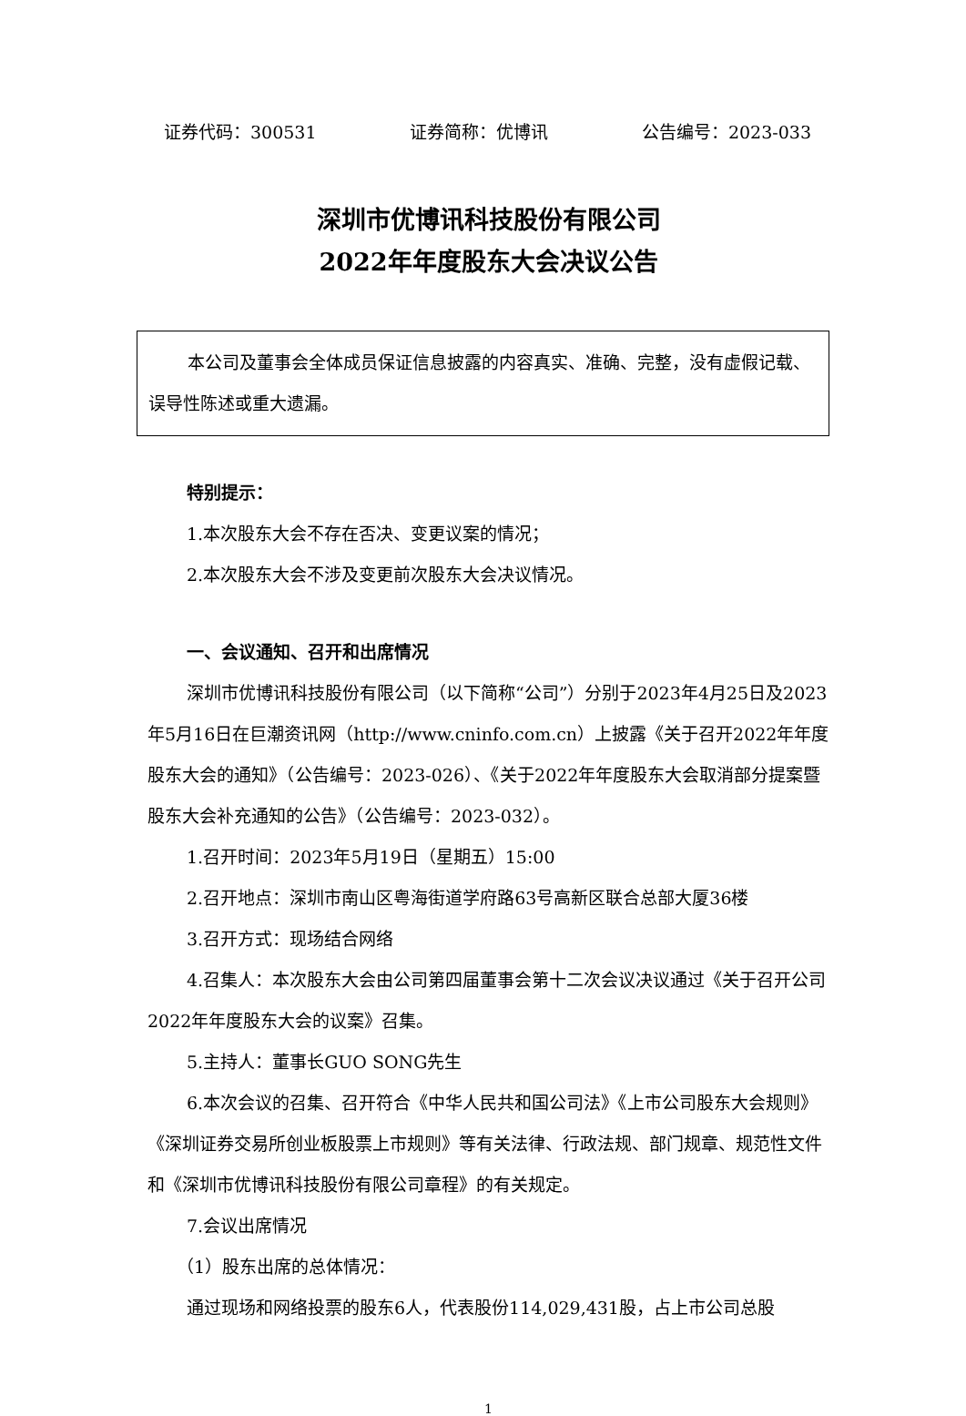证券代码：300531 证券简称：优博讯 公告编号：2023-033
深圳市优博讯科技股份有限公司
2022年年度股东大会决议公告
本公司及董事会全体成员保证信息披露的内容真实、准确、完整，没有虚假记载、误导性陈述或重大遗漏。
特别提示：
1.本次股东大会不存在否决、变更议案的情况；
2.本次股东大会不涉及变更前次股东大会决议情况。
一、会议通知、召开和出席情况
深圳市优博讯科技股份有限公司（以下简称“公司”）分别于2023年4月25日及2023年5月16日在巨潮资讯网（http://www.cninfo.com.cn）上披露《关于召开2022年年度股东大会的通知》（公告编号：2023-026）、《关于2022年年度股东大会取消部分提案暨股东大会补充通知的公告》（公告编号：2023-032）。
1.召开时间：2023年5月19日（星期五）15:00
2.召开地点：深圳市南山区粤海街道学府路63号高新区联合总部大厦36楼
3.召开方式：现场结合网络
4.召集人：本次股东大会由公司第四届董事会第十二次会议决议通过《关于召开公司2022年年度股东大会的议案》召集。
5.主持人：董事长GUO SONG先生
6.本次会议的召集、召开符合《中华人民共和国公司法》《上市公司股东大会规则》《深圳证券交易所创业板股票上市规则》等有关法律、行政法规、部门规章、规范性文件和《深圳市优博讯科技股份有限公司章程》的有关规定。
7.会议出席情况
（1）股东出席的总体情况：
通过现场和网络投票的股东6人，代表股份114,029,431股，占上市公司总股
1